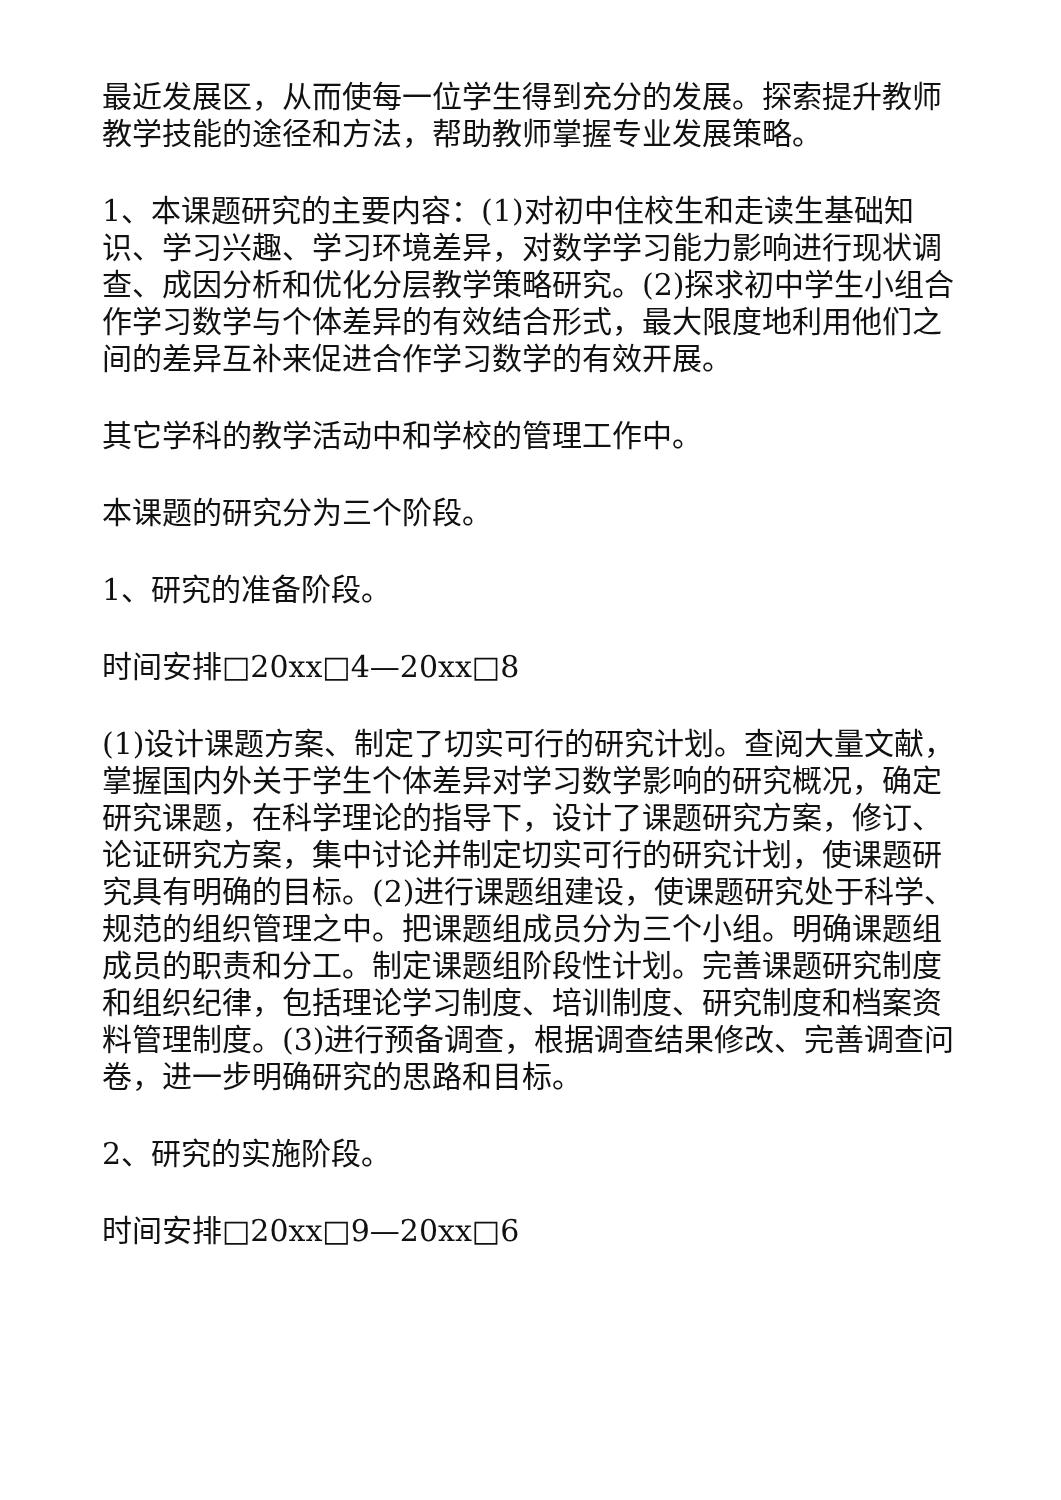最近发展区，从而使每一位学生得到充分的发展。探索提升教师教学技能的途径和方法，帮助教师掌握专业发展策略。
1、本课题研究的主要内容：(1)对初中住校生和走读生基础知识、学习兴趣、学习环境差异，对数学学习能力影响进行现状调查、成因分析和优化分层教学策略研究。(2)探求初中学生小组合作学习数学与个体差异的有效结合形式，最大限度地利用他们之间的差异互补来促进合作学习数学的有效开展。
其它学科的教学活动中和学校的管理工作中。
本课题的研究分为三个阶段。
1、研究的准备阶段。
时间安排□20xx□4—20xx□8
(1)设计课题方案、制定了切实可行的研究计划。查阅大量文献，掌握国内外关于学生个体差异对学习数学影响的研究概况，确定研究课题，在科学理论的指导下，设计了课题研究方案，修订、论证研究方案，集中讨论并制定切实可行的研究计划，使课题研究具有明确的目标。(2)进行课题组建设，使课题研究处于科学、规范的组织管理之中。把课题组成员分为三个小组。明确课题组成员的职责和分工。制定课题组阶段性计划。完善课题研究制度和组织纪律，包括理论学习制度、培训制度、研究制度和档案资料管理制度。(3)进行预备调查，根据调查结果修改、完善调查问卷，进一步明确研究的思路和目标。
2、研究的实施阶段。
时间安排□20xx□9—20xx□6